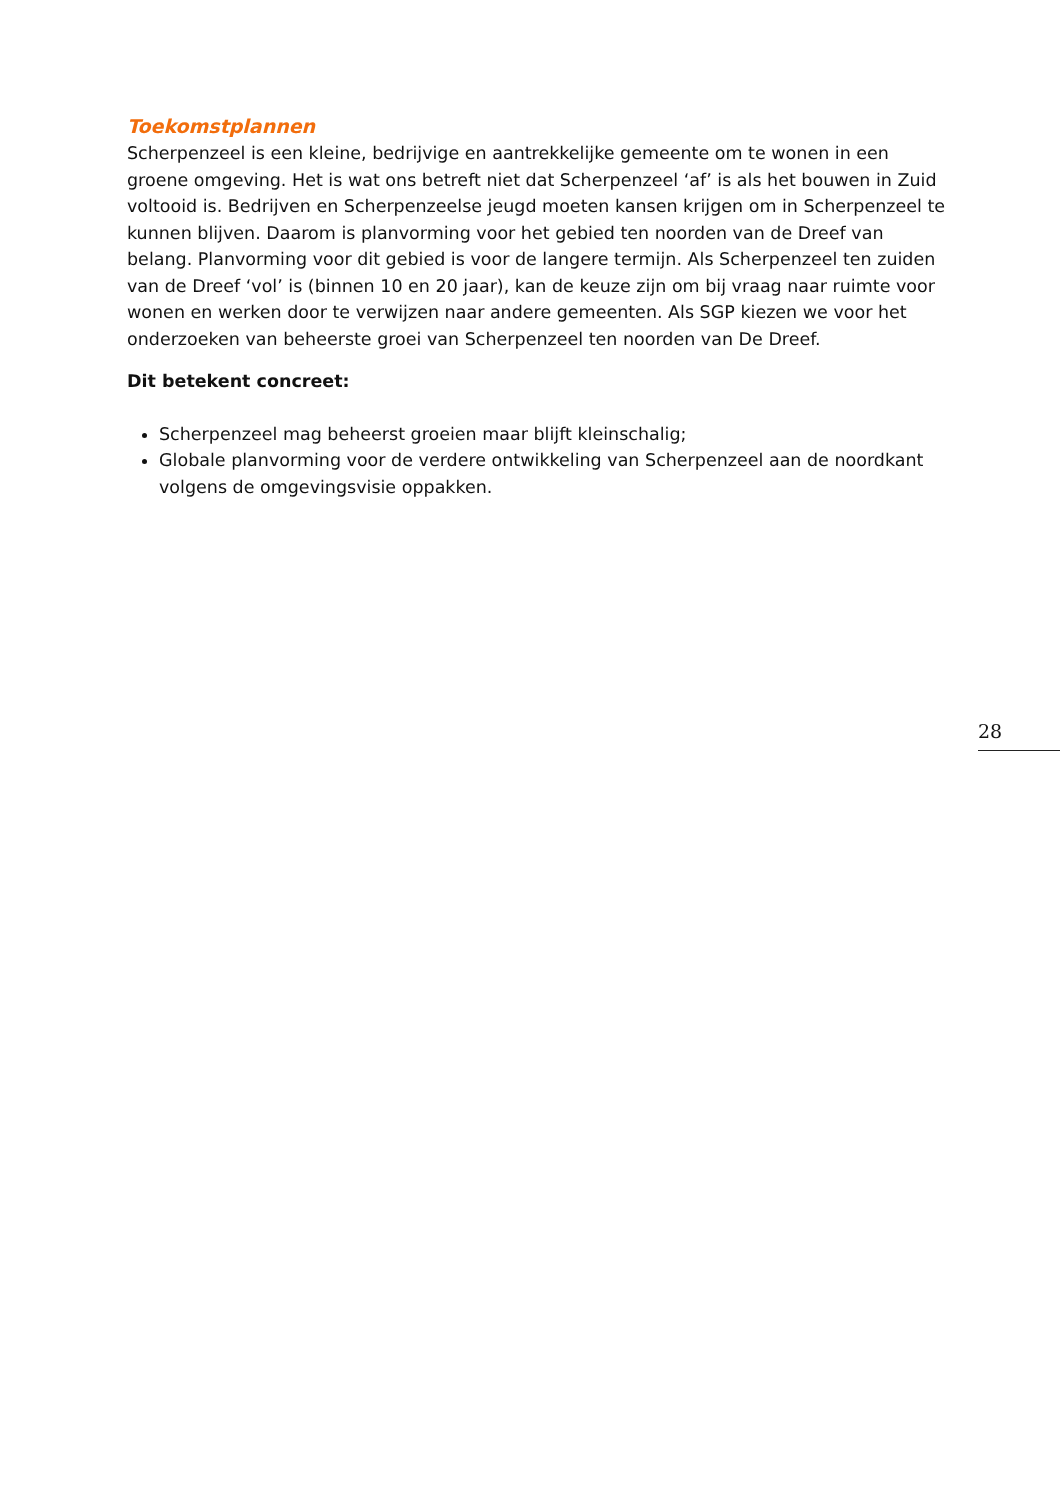Toekomstplannen
Scherpenzeel is een kleine, bedrijvige en aantrekkelijke gemeente om te wonen in een groene omgeving. Het is wat ons betreft niet dat Scherpenzeel ‘af’ is als het bouwen in Zuid voltooid is. Bedrijven en Scherpenzeelse jeugd moeten kansen krijgen om in Scherpenzeel te kunnen blijven. Daarom is planvorming voor het gebied ten noorden van de Dreef van belang. Planvorming voor dit gebied is voor de langere termijn. Als Scherpenzeel ten zuiden van de Dreef ‘vol’ is (binnen 10 en 20 jaar), kan de keuze zijn om bij vraag naar ruimte voor wonen en werken door te verwijzen naar andere gemeenten. Als SGP kiezen we voor het onderzoeken van beheerste groei van Scherpenzeel ten noorden van De Dreef.
Dit betekent concreet:
Scherpenzeel mag beheerst groeien maar blijft kleinschalig;
Globale planvorming voor de verdere ontwikkeling van Scherpenzeel aan de noordkant volgens de omgevingsvisie oppakken.
28